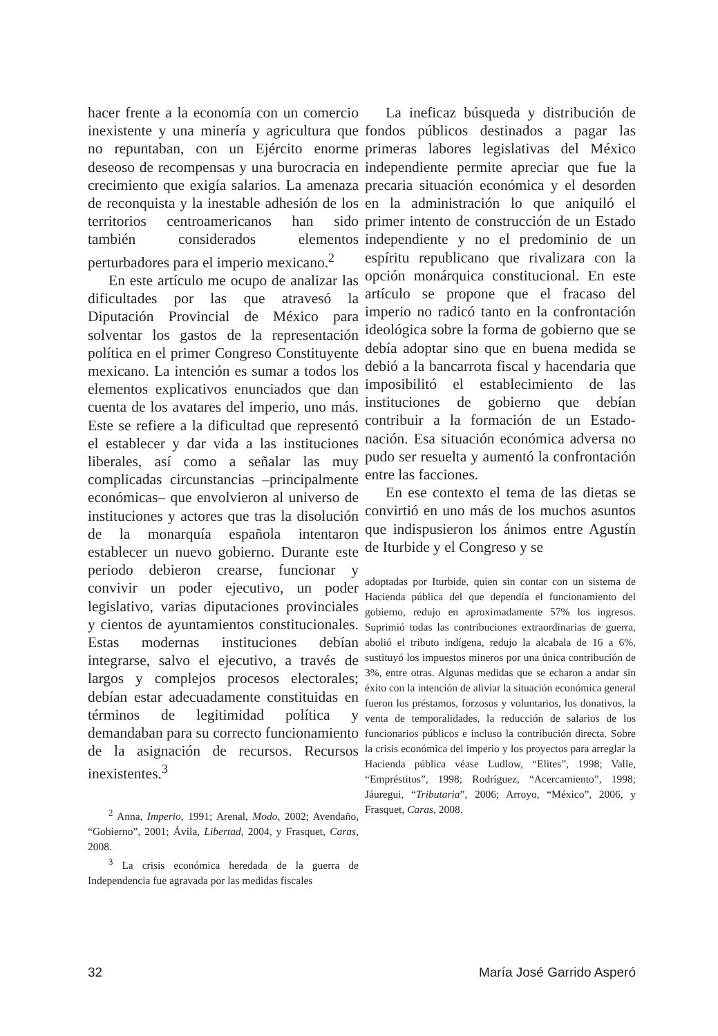hacer frente a la economía con un comercio inexistente y una minería y agricultura que no repuntaban, con un Ejército enorme deseoso de recompensas y una burocracia en crecimiento que exigía salarios. La amenaza de reconquista y la inestable adhesión de los territorios centroamericanos han sido también considerados elementos perturbadores para el imperio mexicano.<sup>2</sup>
En este artículo me ocupo de analizar las dificultades por las que atravesó la Diputación Provincial de México para solventar los gastos de la representación política en el primer Congreso Constituyente mexicano. La intención es sumar a todos los elementos explicativos enunciados que dan cuenta de los avatares del imperio, uno más. Este se refiere a la dificultad que representó el establecer y dar vida a las instituciones liberales, así como a señalar las muy complicadas circunstancias –principalmente económicas– que envolvieron al universo de instituciones y actores que tras la disolución de la monarquía española intentaron establecer un nuevo gobierno. Durante este periodo debieron crearse, funcionar y convivir un poder ejecutivo, un poder legislativo, varias diputaciones provinciales y cientos de ayuntamientos constitucionales. Estas modernas instituciones debían integrarse, salvo el ejecutivo, a través de largos y complejos procesos electorales; debían estar adecuadamente constituidas en términos de legitimidad política y demandaban para su correcto funcionamiento de la asignación de recursos. Recursos inexistentes.<sup>3</sup>
<sup>2</sup> Anna, Imperio, 1991; Arenal, Modo, 2002; Avendaño, “Gobierno”, 2001; Ávila, Libertad, 2004, y Frasquet, Caras, 2008.
<sup>3</sup> La crisis económica heredada de la guerra de Independencia fue agravada por las medidas fiscales
La ineficaz búsqueda y distribución de fondos públicos destinados a pagar las primeras labores legislativas del México independiente permite apreciar que fue la precaria situación económica y el desorden en la administración lo que aniquiló el primer intento de construcción de un Estado independiente y no el predominio de un espíritu republicano que rivalizara con la opción monárquica constitucional. En este artículo se propone que el fracaso del imperio no radicó tanto en la confrontación ideológica sobre la forma de gobierno que se debía adoptar sino que en buena medida se debió a la bancarrota fiscal y hacendaria que imposibilitó el establecimiento de las instituciones de gobierno que debían contribuir a la formación de un Estado-nación. Esa situación económica adversa no pudo ser resuelta y aumentó la confrontación entre las facciones.
En ese contexto el tema de las dietas se convirtió en uno más de los muchos asuntos que indispusieron los ánimos entre Agustín de Iturbide y el Congreso y se
adoptadas por Iturbide, quien sin contar con un sistema de Hacienda pública del que dependía el funcionamiento del gobierno, redujo en aproximadamente 57% los ingresos. Suprimió todas las contribuciones extraordinarias de guerra, abolió el tributo indígena, redujo la alcabala de 16 a 6%, sustituyó los impuestos mineros por una única contribución de 3%, entre otras. Algunas medidas que se echaron a andar sin éxito con la intención de aliviar la situación económica general fueron los préstamos, forzosos y voluntarios, los donativos, la venta de temporalidades, la reducción de salarios de los funcionarios públicos e incluso la contribución directa. Sobre la crisis económica del imperio y los proyectos para arreglar la Hacienda pública véase Ludlow, “Elites”, 1998; Valle, “Empréstitos”, 1998; Rodríguez, “Acercamiento”, 1998; Jáuregui, “Tributaria”, 2006; Arroyo, “México”, 2006, y Frasquet, Caras, 2008.
32 María José Garrido Asperó